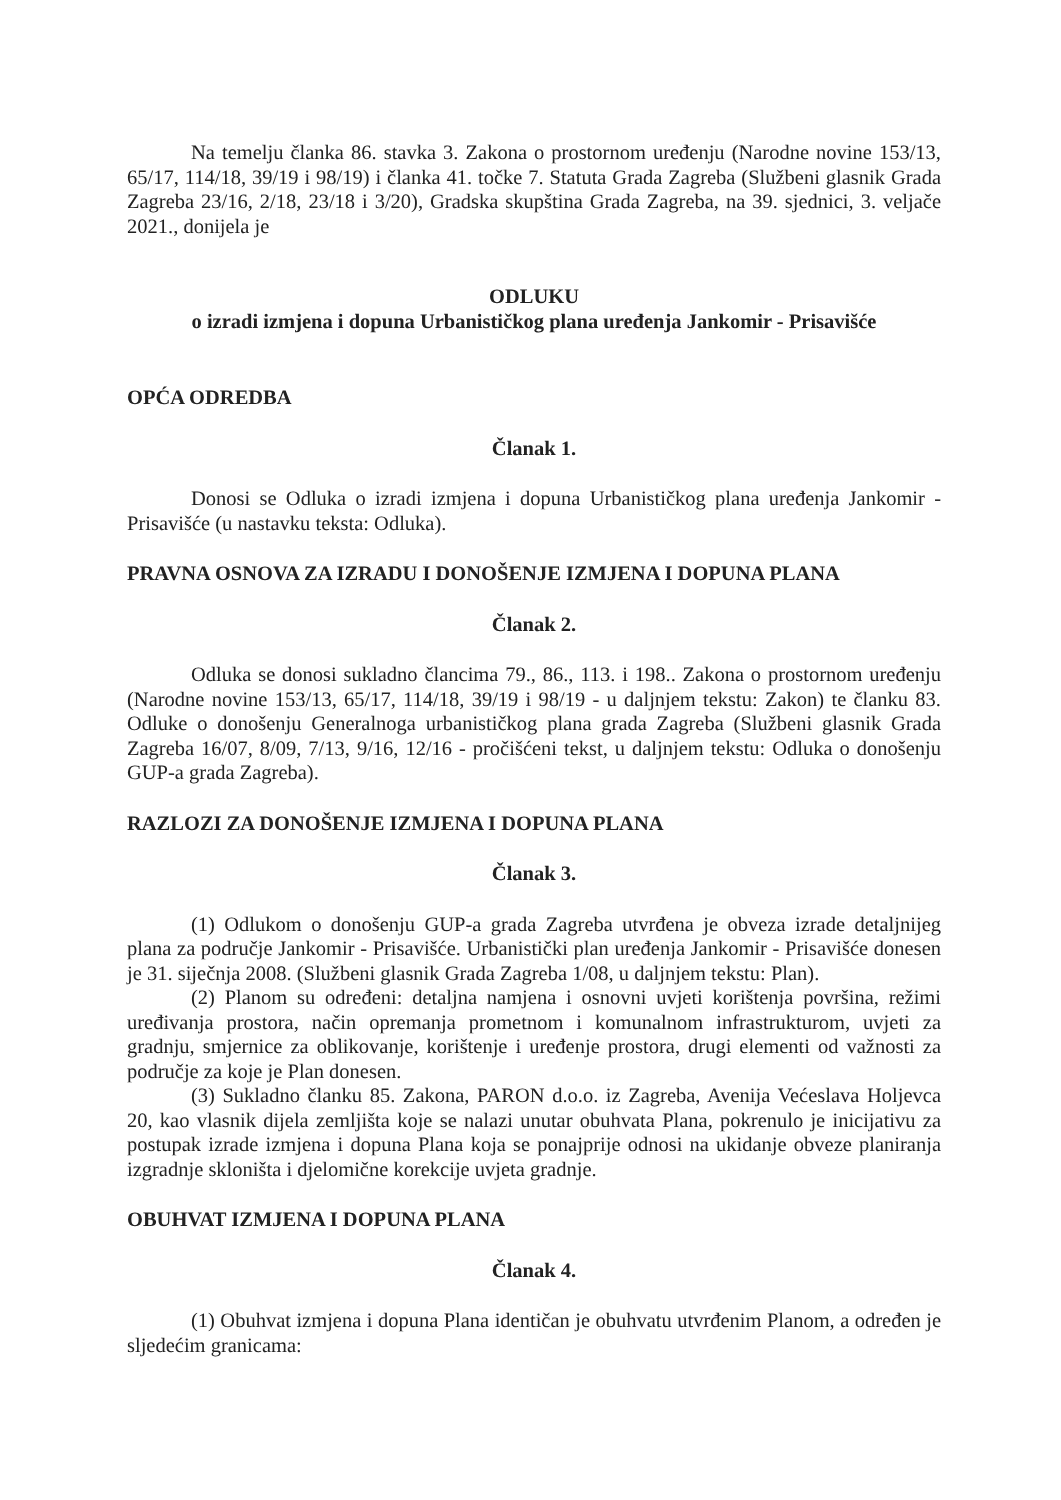Na temelju članka 86. stavka 3. Zakona o prostornom uređenju (Narodne novine 153/13, 65/17, 114/18, 39/19 i 98/19) i članka 41. točke 7. Statuta Grada Zagreba (Službeni glasnik Grada Zagreba 23/16, 2/18, 23/18 i 3/20), Gradska skupština Grada Zagreba, na 39. sjednici, 3. veljače 2021., donijela je
ODLUKU
o izradi izmjena i dopuna Urbanističkog plana uređenja Jankomir - Prisavišće
OPĆA ODREDBA
Članak 1.
Donosi se Odluka o izradi izmjena i dopuna Urbanističkog plana uređenja Jankomir - Prisavišće (u nastavku teksta: Odluka).
PRAVNA OSNOVA ZA IZRADU I DONOŠENJE IZMJENA I DOPUNA PLANA
Članak 2.
Odluka se donosi sukladno člancima 79., 86., 113. i 198.. Zakona o prostornom uređenju (Narodne novine 153/13, 65/17, 114/18, 39/19 i 98/19 - u daljnjem tekstu: Zakon) te članku 83. Odluke o donošenju Generalnoga urbanističkog plana grada Zagreba (Službeni glasnik Grada Zagreba 16/07, 8/09, 7/13, 9/16, 12/16 - pročišćeni tekst, u daljnjem tekstu: Odluka o donošenju GUP-a grada Zagreba).
RAZLOZI ZA DONOŠENJE IZMJENA I DOPUNA PLANA
Članak 3.
(1) Odlukom o donošenju GUP-a grada Zagreba utvrđena je obveza izrade detaljnijeg plana za područje Jankomir - Prisavišće. Urbanistički plan uređenja Jankomir - Prisavišće donesen je 31. siječnja 2008. (Službeni glasnik Grada Zagreba 1/08, u daljnjem tekstu: Plan).
(2) Planom su određeni: detaljna namjena i osnovni uvjeti korištenja površina, režimi uređivanja prostora, način opremanja prometnom i komunalnom infrastrukturom, uvjeti za gradnju, smjernice za oblikovanje, korištenje i uređenje prostora, drugi elementi od važnosti za područje za koje je Plan donesen.
(3) Sukladno članku 85. Zakona, PARON d.o.o. iz Zagreba, Avenija Većeslava Holjevca 20, kao vlasnik dijela zemljišta koje se nalazi unutar obuhvata Plana, pokrenulo je inicijativu za postupak izrade izmjena i dopuna Plana koja se ponajprije odnosi na ukidanje obveze planiranja izgradnje skloništa i djelomične korekcije uvjeta gradnje.
OBUHVAT IZMJENA I DOPUNA PLANA
Članak 4.
(1) Obuhvat izmjena i dopuna Plana identičan je obuhvatu utvrđenim Planom, a određen je sljedećim granicama: